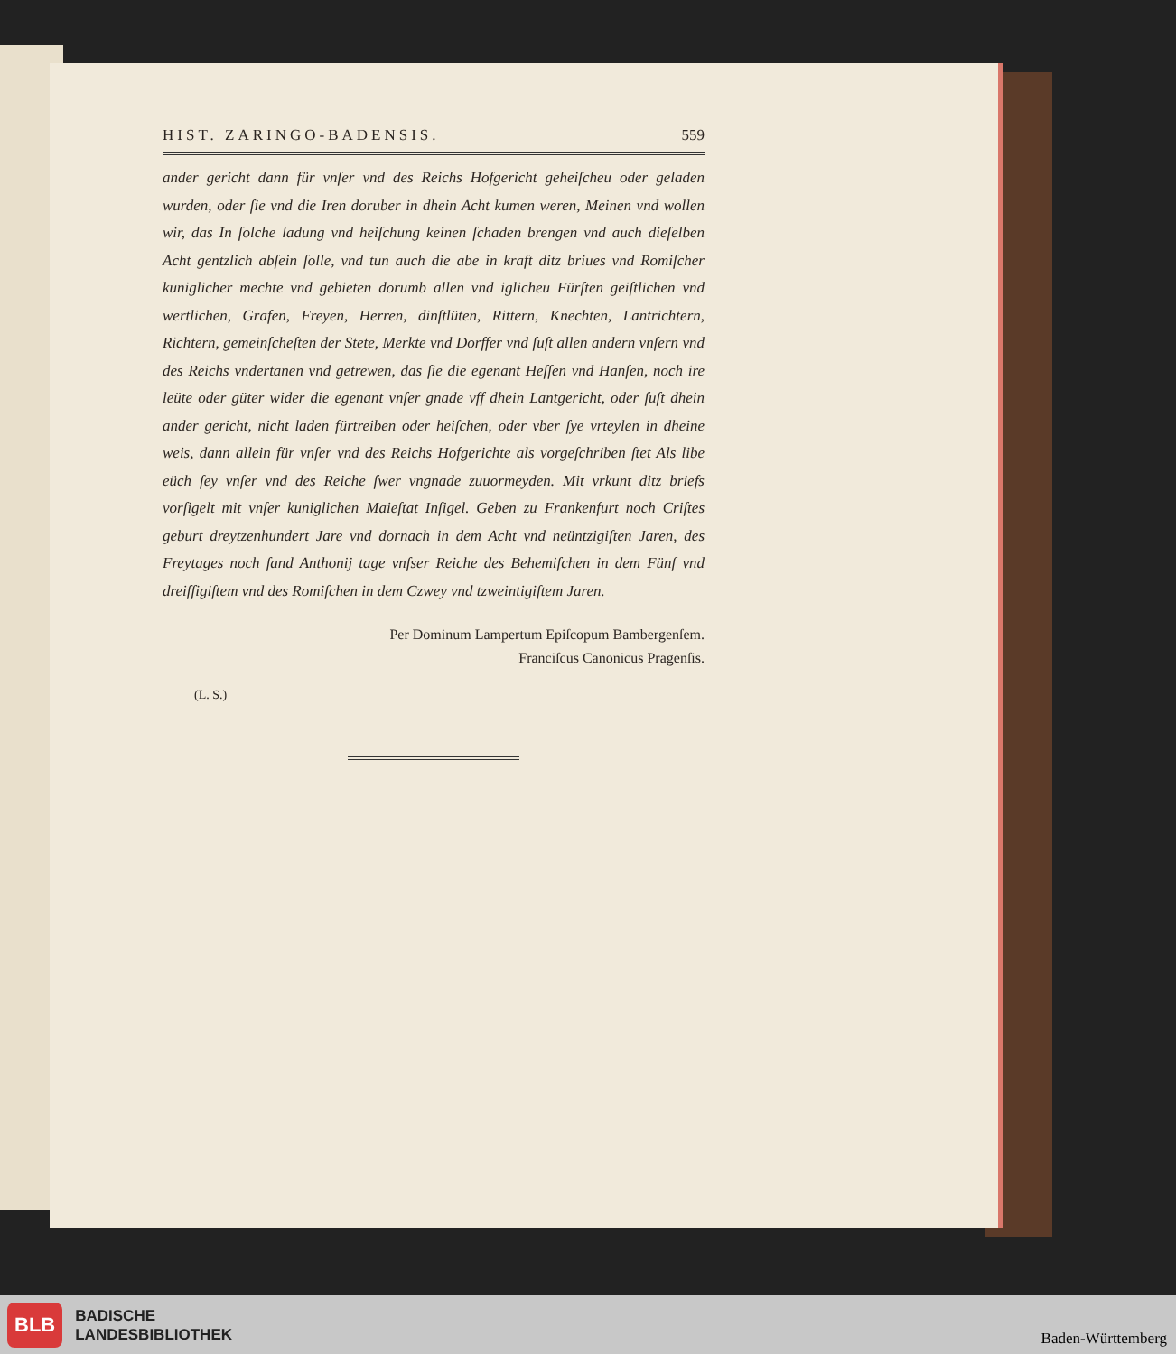HIST. ZARINGO-BADENSIS. 559
ander gericht dann für vnſer vnd des Reichs Hofgericht geheiſcheu oder geladen wurden, oder ſie vnd die Iren doruber in dhein Acht kumen weren, Meinen vnd wollen wir, das In ſolche ladung vnd heiſchung keinen ſchaden brengen vnd auch dieſelben Acht gentzlich abſein ſolle, vnd tun auch die abe in kraft ditz briues vnd Romiſcher kuniglicher mechte vnd gebieten dorumb allen vnd iglicheu Fürſten geiſtlichen vnd wertlichen, Grafen, Freyen, Herren, dinſtlüten, Rittern, Knechten, Lantrichtern, Richtern, gemeinſcheſten der Stete, Merkte vnd Dorffer vnd ſuſt allen andern vnſern vnd des Reichs vndertanen vnd getrewen, das ſie die egenant Heſſen vnd Hanſen, noch ire leüte oder güter wider die egenant vnſer gnade vff dhein Lantgericht, oder ſuſt dhein ander gericht, nicht laden fürtreiben oder heiſchen, oder vber ſye vrteylen in dheine weis, dann allein für vnſer vnd des Reichs Hofgerichte als vorgeſchriben ſtet Als libe eüch ſey vnſer vnd des Reiche ſwer vngnade zuuormeyden. Mit vrkunt ditz briefs vorſigelt mit vnſer kuniglichen Maieſtat Inſigel. Geben zu Frankenfurt noch Criſtes geburt dreytzenhundert Jare vnd dornach in dem Acht vnd neüntzigiſten Jaren, des Freytages noch ſand Anthonij tage vnſser Reiche des Behemiſchen in dem Fünf vnd dreiſſigiſtem vnd des Romiſchen in dem Czwey vnd tzweintigiſtem Jaren.
Per Dominum Lampertum Epiſcopum Bambergenſem.
Franciſcus Canonicus Pragenſis.
(L. S.)
BLB
BADISCHE
LANDESBIBLIOTHEK
Baden-Württemberg